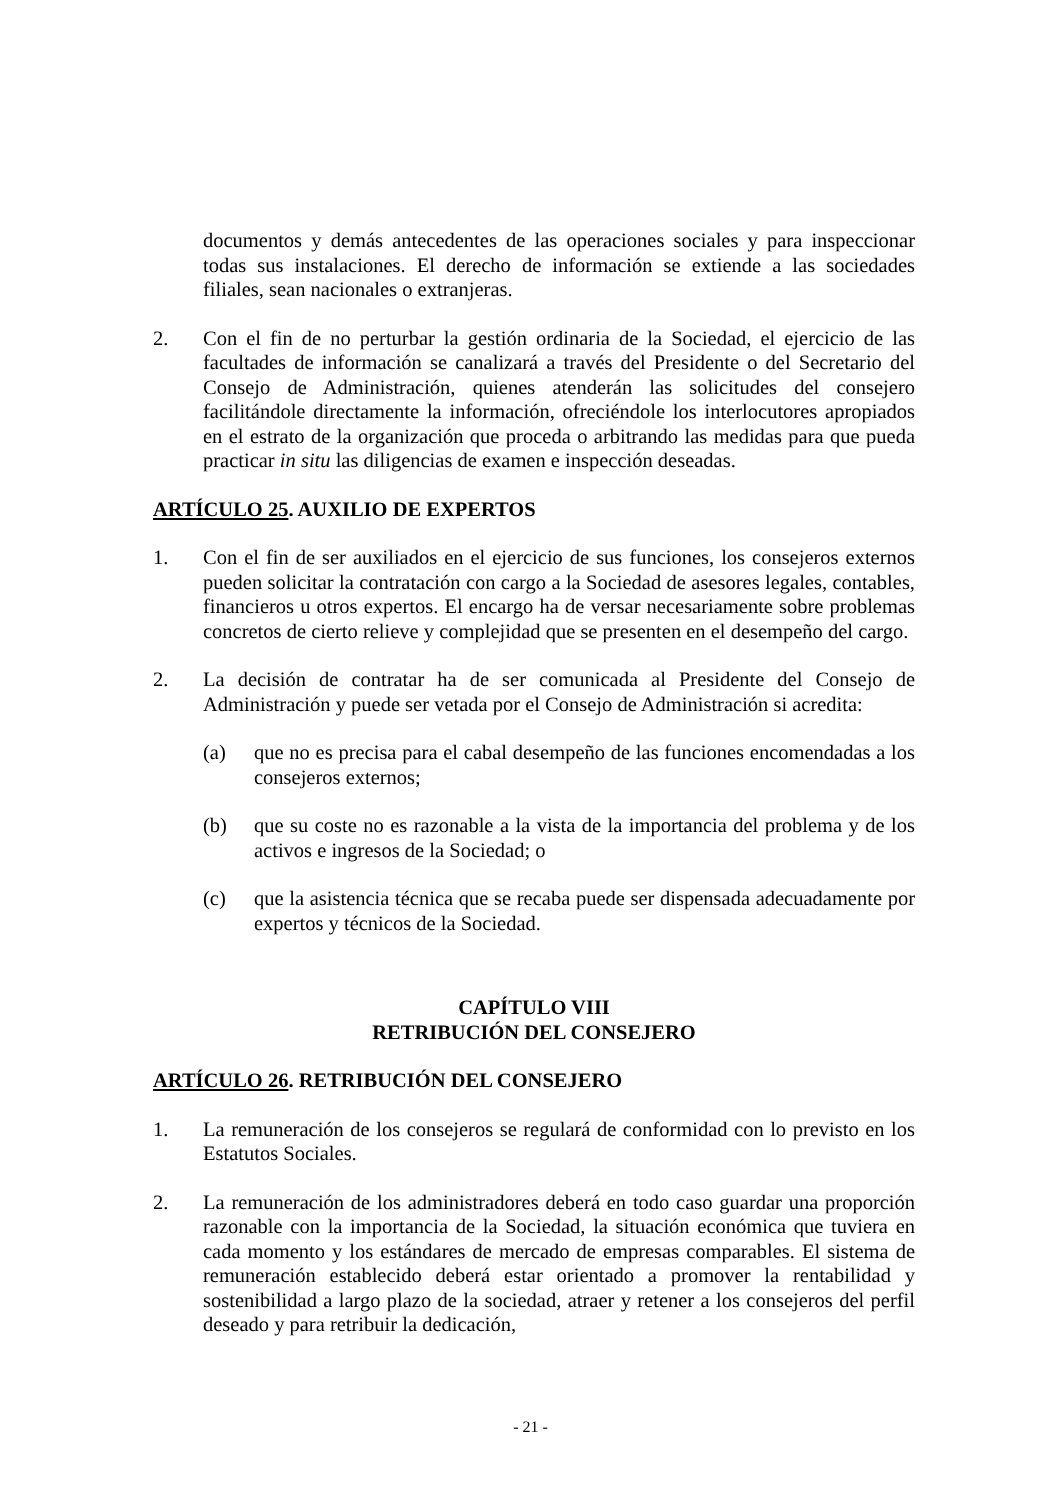documentos y demás antecedentes de las operaciones sociales y para inspeccionar todas sus instalaciones. El derecho de información se extiende a las sociedades filiales, sean nacionales o extranjeras.
2. Con el fin de no perturbar la gestión ordinaria de la Sociedad, el ejercicio de las facultades de información se canalizará a través del Presidente o del Secretario del Consejo de Administración, quienes atenderán las solicitudes del consejero facilitándole directamente la información, ofreciéndole los interlocutores apropiados en el estrato de la organización que proceda o arbitrando las medidas para que pueda practicar in situ las diligencias de examen e inspección deseadas.
ARTÍCULO 25. AUXILIO DE EXPERTOS
1. Con el fin de ser auxiliados en el ejercicio de sus funciones, los consejeros externos pueden solicitar la contratación con cargo a la Sociedad de asesores legales, contables, financieros u otros expertos. El encargo ha de versar necesariamente sobre problemas concretos de cierto relieve y complejidad que se presenten en el desempeño del cargo.
2. La decisión de contratar ha de ser comunicada al Presidente del Consejo de Administración y puede ser vetada por el Consejo de Administración si acredita:
(a) que no es precisa para el cabal desempeño de las funciones encomendadas a los consejeros externos;
(b) que su coste no es razonable a la vista de la importancia del problema y de los activos e ingresos de la Sociedad; o
(c) que la asistencia técnica que se recaba puede ser dispensada adecuadamente por expertos y técnicos de la Sociedad.
CAPÍTULO VIII
RETRIBUCIÓN DEL CONSEJERO
ARTÍCULO 26. RETRIBUCIÓN DEL CONSEJERO
1. La remuneración de los consejeros se regulará de conformidad con lo previsto en los Estatutos Sociales.
2. La remuneración de los administradores deberá en todo caso guardar una proporción razonable con la importancia de la Sociedad, la situación económica que tuviera en cada momento y los estándares de mercado de empresas comparables. El sistema de remuneración establecido deberá estar orientado a promover la rentabilidad y sostenibilidad a largo plazo de la sociedad, atraer y retener a los consejeros del perfil deseado y para retribuir la dedicación,
- 21 -